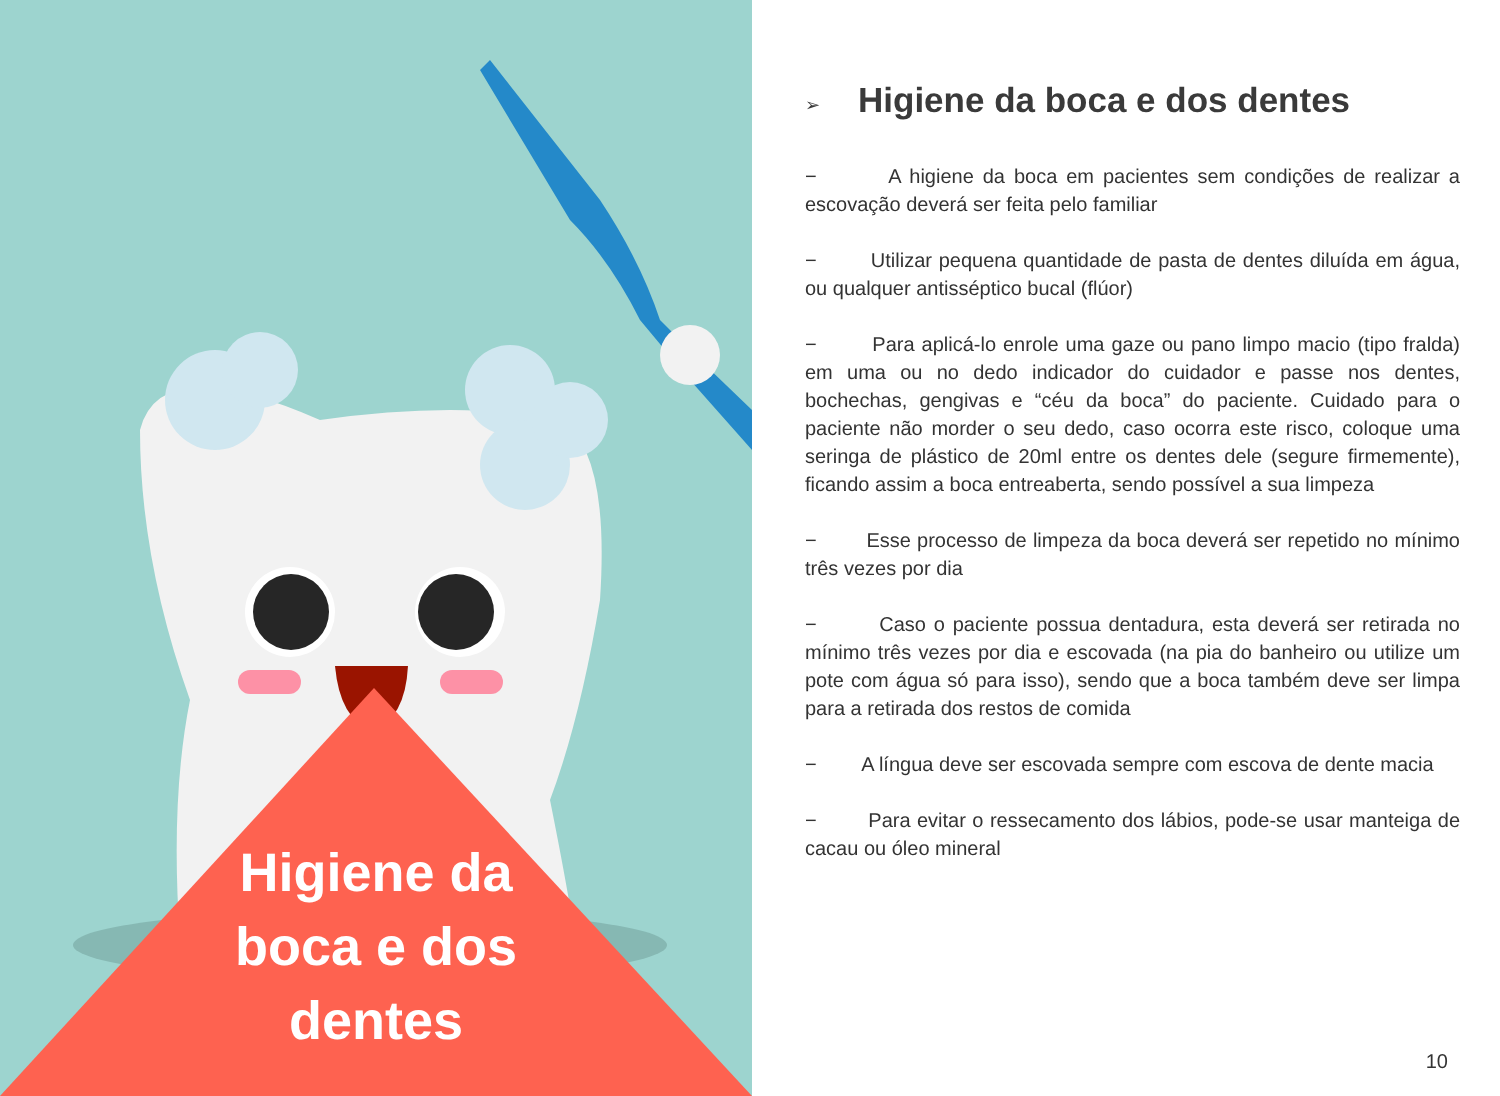Higiene da
boca e dos
dentes
➢ Higiene da boca e dos dentes
− A higiene da boca em pacientes sem condições de realizar a escovação deverá ser feita pelo familiar
− Utilizar pequena quantidade de pasta de dentes diluída em água, ou qualquer antisséptico bucal (flúor)
− Para aplicá-lo enrole uma gaze ou pano limpo macio (tipo fralda) em uma ou no dedo indicador do cuidador e passe nos dentes, bochechas, gengivas e “céu da boca” do paciente. Cuidado para o paciente não morder o seu dedo, caso ocorra este risco, coloque uma seringa de plástico de 20ml entre os dentes dele (segure firmemente), ficando assim a boca entreaberta, sendo possível a sua limpeza
− Esse processo de limpeza da boca deverá ser repetido no mínimo três vezes por dia
− Caso o paciente possua dentadura, esta deverá ser retirada no mínimo três vezes por dia e escovada (na pia do banheiro ou utilize um pote com água só para isso), sendo que a boca também deve ser limpa para a retirada dos restos de comida
− A língua deve ser escovada sempre com escova de dente macia
− Para evitar o ressecamento dos lábios, pode-se usar manteiga de cacau ou óleo mineral
10